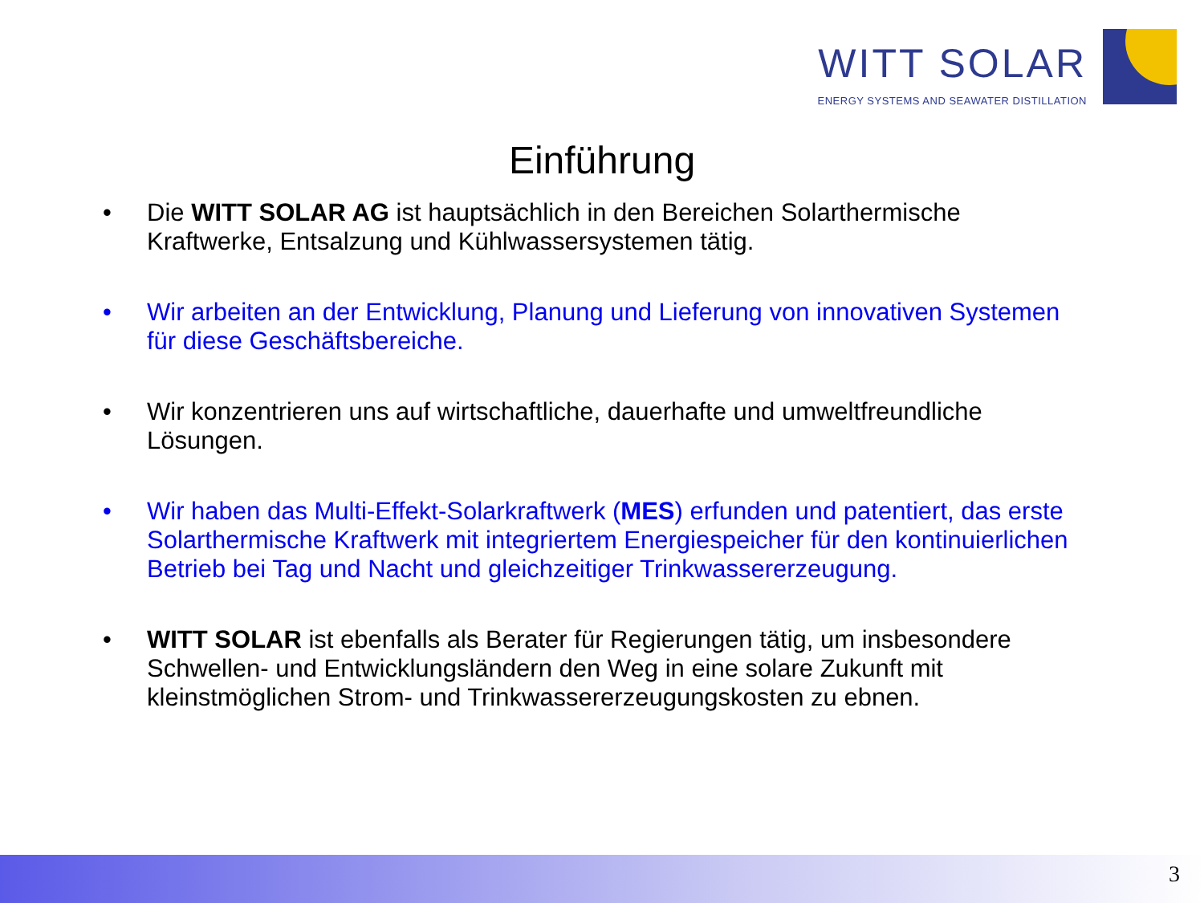WITT SOLAR
ENERGY SYSTEMS AND SEAWATER DISTILLATION
Einführung
• Die WITT SOLAR AG ist hauptsächlich in den Bereichen Solarthermische Kraftwerke, Entsalzung und Kühlwassersystemen tätig.
• Wir arbeiten an der Entwicklung, Planung und Lieferung von innovativen Systemen für diese Geschäftsbereiche.
• Wir konzentrieren uns auf wirtschaftliche, dauerhafte und umweltfreundliche Lösungen.
• Wir haben das Multi-Effekt-Solarkraftwerk (MES) erfunden und patentiert, das erste Solarthermische Kraftwerk mit integriertem Energiespeicher für den kontinuierlichen Betrieb bei Tag und Nacht und gleichzeitiger Trinkwassererzeugung.
• WITT SOLAR ist ebenfalls als Berater für Regierungen tätig, um insbesondere Schwellen- und Entwicklungsländern den Weg in eine solare Zukunft mit kleinstmöglichen Strom- und Trinkwassererzeugungskosten zu ebnen.
3